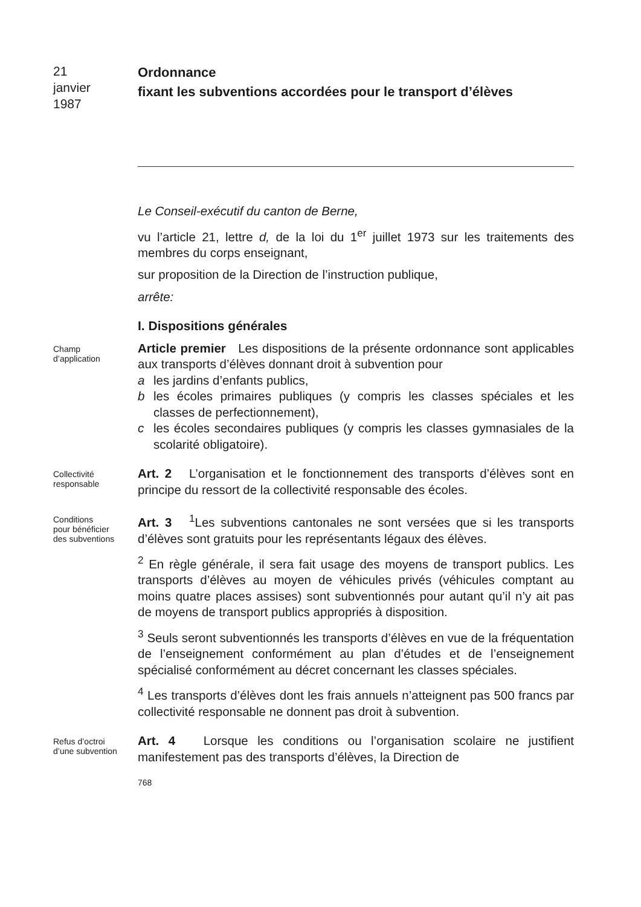21
janvier
1987
Ordonnance
fixant les subventions accordées pour le transport d’élèves
Le Conseil-exécutif du canton de Berne,
vu l’article 21, lettre d, de la loi du 1<sup>er</sup> juillet 1973 sur les traitements des membres du corps enseignant,
sur proposition de la Direction de l’instruction publique,
arrête:
I. Dispositions générales
Champ
d’application
Article premier Les dispositions de la présente ordonnance sont applicables aux transports d’élèves donnant droit à subvention pour
a les jardins d’enfants publics,
b les écoles primaires publiques (y compris les classes spéciales et les classes de perfectionnement),
c les écoles secondaires publiques (y compris les classes gymnasiales de la scolarité obligatoire).
Collectivité
responsable
Art. 2 L’organisation et le fonctionnement des transports d’élèves sont en principe du ressort de la collectivité responsable des écoles.
Conditions
pour bénéficier
des subventions
Art. 3 <sup>1</sup>Les subventions cantonales ne sont versées que si les transports d’élèves sont gratuits pour les représentants légaux des élèves.
<sup>2</sup> En règle générale, il sera fait usage des moyens de transport publics. Les transports d’élèves au moyen de véhicules privés (véhicules comptant au moins quatre places assises) sont subventionnés pour autant qu’il n’y ait pas de moyens de transport publics appropriés à disposition.
<sup>3</sup> Seuls seront subventionnés les transports d’élèves en vue de la fréquentation de l’enseignement conformément au plan d’études et de l’enseignement spécialisé conformément au décret concernant les classes spéciales.
<sup>4</sup> Les transports d’élèves dont les frais annuels n’atteignent pas 500 francs par collectivité responsable ne donnent pas droit à subvention.
Refus d’octroi
d’une subvention
Art. 4 Lorsque les conditions ou l’organisation scolaire ne justifient manifestement pas des transports d’élèves, la Direction de
768